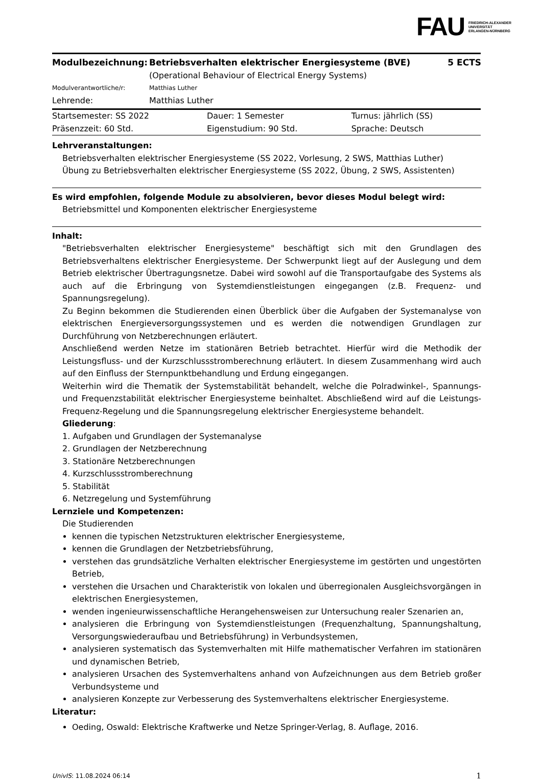FAU FRIEDRICH-ALEXANDER
UNIVERSITÄT
ERLANGEN-NÜRNBERG
| Modulbezeichnung: | Betriebsverhalten elektrischer Energiesysteme (BVE) (Operational Behaviour of Electrical Energy Systems) | 5 ECTS |
| Modulverantwortliche/r: | Matthias Luther | |
| Lehrende: | Matthias Luther | |
| Startsemester: SS 2022 | Dauer: 1 Semester | Turnus: jährlich (SS) |
| Präsenzzeit: 60 Std. | Eigenstudium: 90 Std. | Sprache: Deutsch |
Lehrveranstaltungen:
Betriebsverhalten elektrischer Energiesysteme (SS 2022, Vorlesung, 2 SWS, Matthias Luther)
Übung zu Betriebsverhalten elektrischer Energiesysteme (SS 2022, Übung, 2 SWS, Assistenten)
Es wird empfohlen, folgende Module zu absolvieren, bevor dieses Modul belegt wird:
Betriebsmittel und Komponenten elektrischer Energiesysteme
Inhalt:
"Betriebsverhalten elektrischer Energiesysteme" beschäftigt sich mit den Grundlagen des Betriebsverhaltens elektrischer Energiesysteme. Der Schwerpunkt liegt auf der Auslegung und dem Betrieb elektrischer Übertragungsnetze. Dabei wird sowohl auf die Transportaufgabe des Systems als auch auf die Erbringung von Systemdienstleistungen eingegangen (z.B. Frequenz- und Spannungsregelung).
Zu Beginn bekommen die Studierenden einen Überblick über die Aufgaben der Systemanalyse von elektrischen Energieversorgungssystemen und es werden die notwendigen Grundlagen zur Durchführung von Netzberechnungen erläutert.
Anschließend werden Netze im stationären Betrieb betrachtet. Hierfür wird die Methodik der Leistungsfluss- und der Kurzschlussstromberechnung erläutert. In diesem Zusammenhang wird auch auf den Einfluss der Sternpunktbehandlung und Erdung eingegangen.
Weiterhin wird die Thematik der Systemstabilität behandelt, welche die Polradwinkel-, Spannungs- und Frequenzstabilität elektrischer Energiesysteme beinhaltet. Abschließend wird auf die Leistungs-Frequenz-Regelung und die Spannungsregelung elektrischer Energiesysteme behandelt.
Gliederung:
1. Aufgaben und Grundlagen der Systemanalyse
2. Grundlagen der Netzberechnung
3. Stationäre Netzberechnungen
4. Kurzschlussstromberechnung
5. Stabilität
6. Netzregelung und Systemführung
Lernziele und Kompetenzen:
Die Studierenden
kennen die typischen Netzstrukturen elektrischer Energiesysteme,
kennen die Grundlagen der Netzbetriebsführung,
verstehen das grundsätzliche Verhalten elektrischer Energiesysteme im gestörten und ungestörten Betrieb,
verstehen die Ursachen und Charakteristik von lokalen und überregionalen Ausgleichsvorgängen in elektrischen Energiesystemen,
wenden ingenieurwissenschaftliche Herangehensweisen zur Untersuchung realer Szenarien an,
analysieren die Erbringung von Systemdienstleistungen (Frequenzhaltung, Spannungshaltung, Versorgungswiederaufbau und Betriebsführung) in Verbundsystemen,
analysieren systematisch das Systemverhalten mit Hilfe mathematischer Verfahren im stationären und dynamischen Betrieb,
analysieren Ursachen des Systemverhaltens anhand von Aufzeichnungen aus dem Betrieb großer Verbundsysteme und
analysieren Konzepte zur Verbesserung des Systemverhaltens elektrischer Energiesysteme.
Literatur:
Oeding, Oswald: Elektrische Kraftwerke und Netze Springer-Verlag, 8. Auflage, 2016.
UnivIS: 11.08.2024 06:14 1